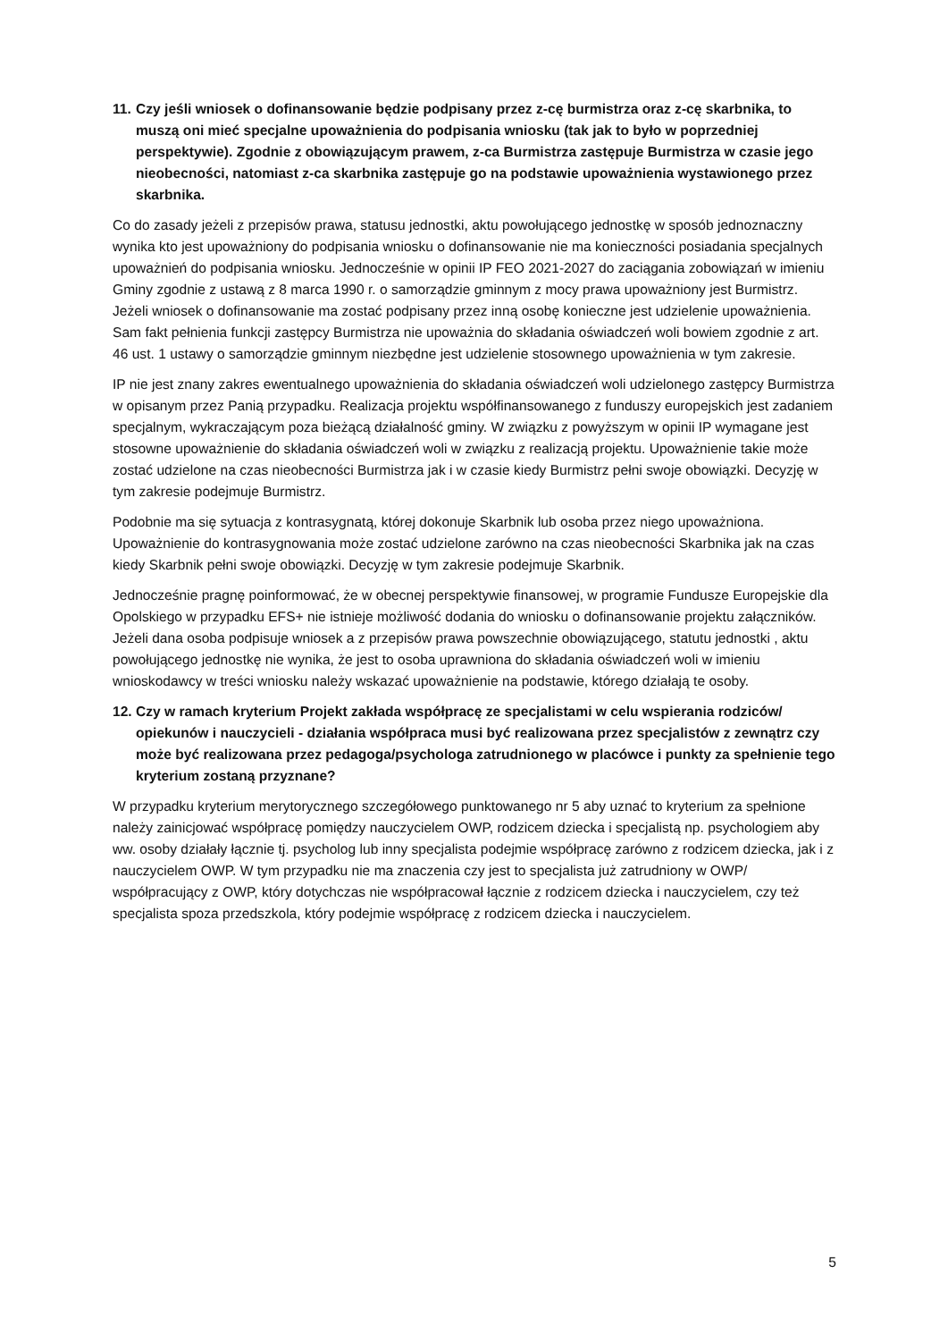11. Czy jeśli wniosek o dofinansowanie będzie podpisany przez z-cę burmistrza oraz z-cę skarbnika, to muszą oni mieć specjalne upoważnienia do podpisania wniosku (tak jak to było w poprzedniej perspektywie). Zgodnie z obowiązującym prawem, z-ca Burmistrza zastępuje Burmistrza w czasie jego nieobecności, natomiast z-ca skarbnika zastępuje go na podstawie upoważnienia wystawionego przez skarbnika.
Co do zasady jeżeli z przepisów prawa, statusu jednostki, aktu powołującego jednostkę w sposób jednoznaczny wynika kto jest upoważniony do podpisania wniosku o dofinansowanie nie ma konieczności posiadania specjalnych upoważnień do podpisania wniosku. Jednocześnie w opinii IP FEO 2021-2027 do zaciągania zobowiązań w imieniu Gminy zgodnie z ustawą z 8 marca 1990 r. o samorządzie gminnym z mocy prawa upoważniony jest Burmistrz. Jeżeli wniosek o dofinansowanie ma zostać podpisany przez inną osobę konieczne jest udzielenie upoważnienia. Sam fakt pełnienia funkcji zastępcy Burmistrza nie upoważnia do składania oświadczeń woli bowiem zgodnie z art. 46 ust. 1 ustawy o samorządzie gminnym niezbędne jest udzielenie stosownego upoważnienia w tym zakresie.
IP nie jest znany zakres ewentualnego upoważnienia do składania oświadczeń woli udzielonego zastępcy Burmistrza w opisanym przez Panią przypadku. Realizacja projektu współfinansowanego z funduszy europejskich jest zadaniem specjalnym, wykraczającym poza bieżącą działalność gminy. W związku z powyższym w opinii IP wymagane jest stosowne upoważnienie do składania oświadczeń woli w związku z realizacją projektu. Upoważnienie takie może zostać udzielone na czas nieobecności Burmistrza jak i w czasie kiedy Burmistrz pełni swoje obowiązki. Decyzję w tym zakresie podejmuje Burmistrz.
Podobnie ma się sytuacja z kontrasygnatą, której dokonuje Skarbnik lub osoba przez niego upoważniona. Upoważnienie do kontrasygnowania może zostać udzielone zarówno na czas nieobecności Skarbnika jak na czas kiedy Skarbnik pełni swoje obowiązki. Decyzję w tym zakresie podejmuje Skarbnik.
Jednocześnie pragnę poinformować, że w obecnej perspektywie finansowej, w programie Fundusze Europejskie dla Opolskiego w przypadku EFS+ nie istnieje możliwość dodania do wniosku o dofinansowanie projektu załączników. Jeżeli dana osoba podpisuje wniosek a z przepisów prawa powszechnie obowiązującego, statutu jednostki , aktu powołującego jednostkę nie wynika, że jest to osoba uprawniona do składania oświadczeń woli w imieniu wnioskodawcy w treści wniosku należy wskazać upoważnienie na podstawie, którego działają te osoby.
12. Czy w ramach kryterium Projekt zakłada współpracę ze specjalistami w celu wspierania rodziców/ opiekunów i nauczycieli - działania współpraca musi być realizowana przez specjalistów z zewnątrz czy może być realizowana przez pedagoga/psychologa zatrudnionego w placówce i punkty za spełnienie tego kryterium zostaną przyznane?
W przypadku kryterium merytorycznego szczegółowego punktowanego nr 5 aby uznać to kryterium za spełnione należy zainicjować współpracę pomiędzy nauczycielem OWP, rodzicem dziecka i specjalistą np. psychologiem aby ww. osoby działały łącznie tj. psycholog lub inny specjalista podejmie współpracę zarówno z rodzicem dziecka, jak i z nauczycielem OWP. W tym przypadku nie ma znaczenia czy jest to specjalista już zatrudniony w OWP/ współpracujący z OWP, który dotychczas nie współpracował łącznie z rodzicem dziecka i nauczycielem, czy też specjalista spoza przedszkola, który podejmie współpracę z rodzicem dziecka i nauczycielem.
5